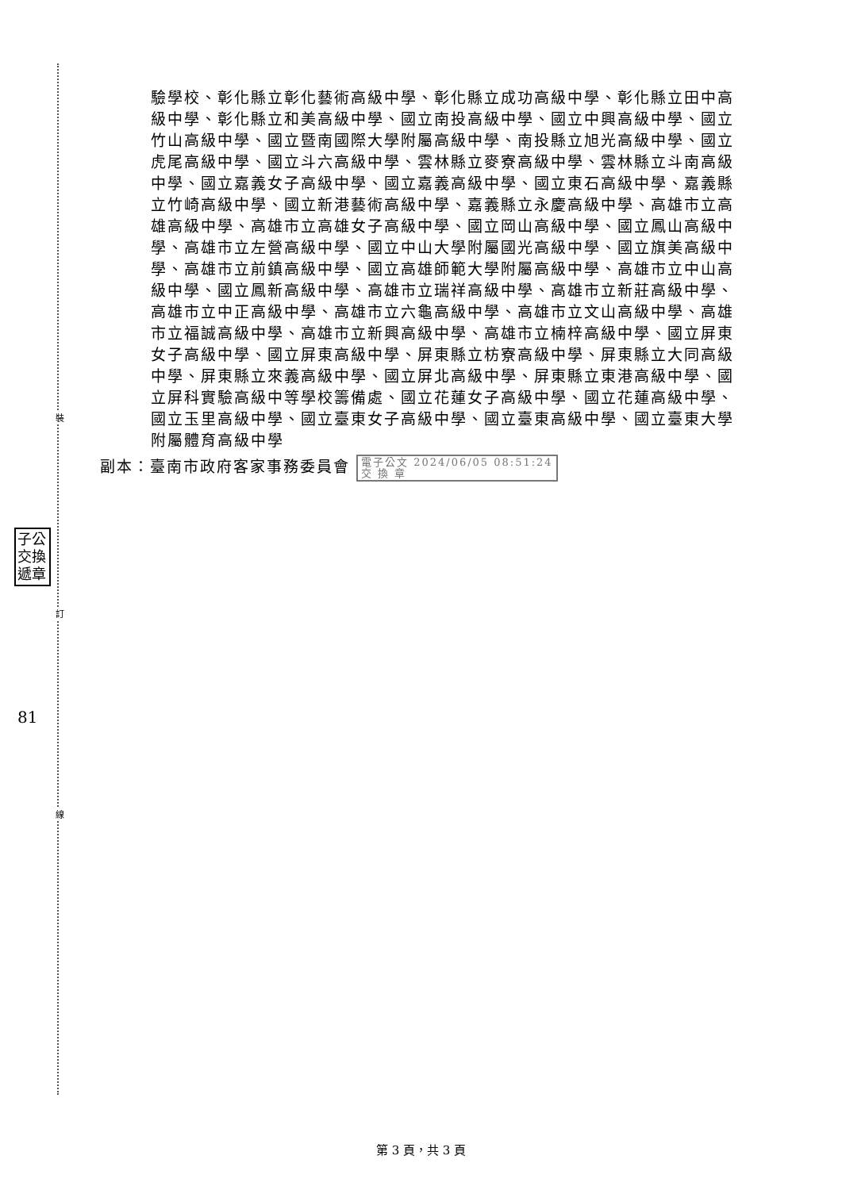裝
訂
線
子公 交換 遞章
81
驗學校、彰化縣立彰化藝術高級中學、彰化縣立成功高級中學、彰化縣立田中高級中學、彰化縣立和美高級中學、國立南投高級中學、國立中興高級中學、國立竹山高級中學、國立暨南國際大學附屬高級中學、南投縣立旭光高級中學、國立虎尾高級中學、國立斗六高級中學、雲林縣立麥寮高級中學、雲林縣立斗南高級中學、國立嘉義女子高級中學、國立嘉義高級中學、國立東石高級中學、嘉義縣立竹崎高級中學、國立新港藝術高級中學、嘉義縣立永慶高級中學、高雄市立高雄高級中學、高雄市立高雄女子高級中學、國立岡山高級中學、國立鳳山高級中學、高雄市立左營高級中學、國立中山大學附屬國光高級中學、國立旗美高級中學、高雄市立前鎮高級中學、國立高雄師範大學附屬高級中學、高雄市立中山高級中學、國立鳳新高級中學、高雄市立瑞祥高級中學、高雄市立新莊高級中學、高雄市立中正高級中學、高雄市立六龜高級中學、高雄市立文山高級中學、高雄市立福誠高級中學、高雄市立新興高級中學、高雄市立楠梓高級中學、國立屏東女子高級中學、國立屏東高級中學、屏東縣立枋寮高級中學、屏東縣立大同高級中學、屏東縣立來義高級中學、國立屏北高級中學、屏東縣立東港高級中學、國立屏科實驗高級中等學校籌備處、國立花蓮女子高級中學、國立花蓮高級中學、國立玉里高級中學、國立臺東女子高級中學、國立臺東高級中學、國立臺東大學附屬體育高級中學
副本：臺南市政府客家事務委員會 電子公文 2024/06/05 08:51:24
交 換 章
第 3 頁，共 3 頁